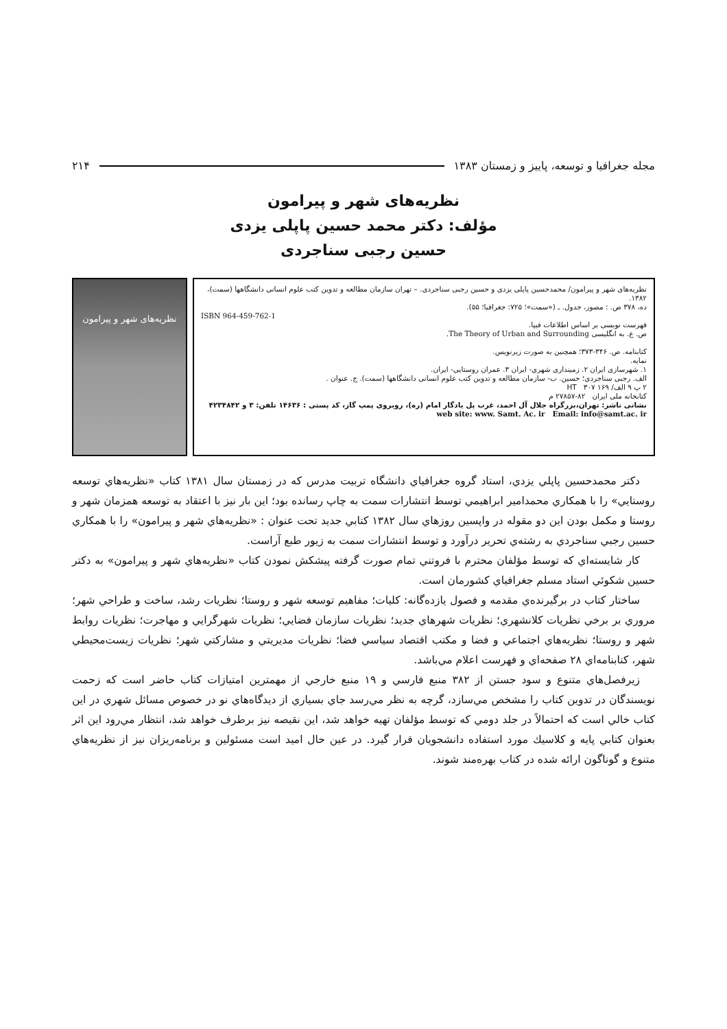مجله جغرافيا و توسعه، پاييز و زمستان ۱۳۸۳ ۲۱۴
نظریه‌های شهر و پیرامون
مؤلف: دکتر محمد حسین پاپلی یزدی
حسین رجبی سناجردی
نظریه‌های شهر و پیرامون/ محمدحسین پاپلی یزدی و حسین رجبی سناجردی. – تهران سازمان مطالعه و تدوین کتب علوم انسانی دانشگاهها (سمت)، ۱۳۸۲.
ده، ۳۷۸ ص. : مصور، جدول. ـ («سمت»؛ ۷۲۵: جغرافیا؛ ۵۵).
ISBN 964-459-762-1
فهرست نویسی بر اساس اطلاعات فیپا.
ص. ع. به انگلیسی The Theory of Urban and Surrounding.
کتابنامه. ص. ۳۴۶-۳۷۳؛ همچنین به صورت زیرنویس.
نمایه.
۱. شهرسازی ایران ۲. زمینداری شهری- ایران ۳. عمران روستایی- ایران.
الف. رجبی سناجردی؛ حسین. ب- سازمان مطالعه و تدوین کتب علوم انسانی دانشگاهها (سمت). ج. عنوان .
۲ پ ۹ الف/ ۱۶۹ HT ۳۰۷
کتابخانه ملی ایران ۸۲-۲۷۸۵۷ م
نشانی ناشر: تهران،بزرگراه جلال آل احمد، غرب پل یادگار امام (ره)، روبروی پمپ گاز، کد پستی : ۱۴۶۳۶ تلفن: ۳ و ۴۲۳۴۸۴۲
web site: www. Samt. Ac. ir Email: info@samt.ac. ir
نظریه‌های شهر و پیرامون
دكتر محمدحسين پاپلي يزدي، استاد گروه جغرافياي دانشگاه تربيت مدرس كه در زمستان سال ۱۳۸۱ كتاب «نظريه‌هاي توسعه روستايي» را با همكاري محمدامير ابراهيمي توسط انتشارات سمت به چاپ رسانده بود؛ اين بار نيز با اعتقاد به توسعه همزمان شهر و روستا و مكمل بودن اين دو مقوله در واپسين روزهاي سال ۱۳۸۲ كتابي جديد تحت عنوان : «نظريه‌هاي شهر و پيرامون» را با همكاري حسين رجبي سناجردي به رشته‌ي تحرير درآورد و توسط انتشارات سمت به زيور طبع آراست.
كار شايسته‌اي كه توسط مؤلفان محترم با فروتني تمام صورت گرفته پيشكش نمودن كتاب «نظريه‌هاي شهر و پيرامون» به دكتر حسين شكوئي استاد مسلم جغرافياي كشورمان است.
ساختار كتاب در برگيرنده‌ي مقدمه و فصول يازده‌گانه: كليات؛ مفاهيم توسعه شهر و روستا؛ نظريات رشد، ساخت و طراحي شهر؛ مروري بر برخي نظريات كلانشهري؛ نظريات شهرهاي جديد؛ نظريات سازمان فضايي؛ نظريات شهرگرايي و مهاجرت؛ نظريات روابط شهر و روستا؛ نظريه‌هاي اجتماعي و فضا و مكتب اقتصاد سياسي فضا؛ نظريات مديريتي و مشاركتي شهر؛ نظريات زيست‌محيطي شهر، كتابنامه‌اي ۲۸ صفحه‌اي و فهرست اعلام مي‌باشد.
زيرفصل‌هاي متنوع و سود جستن از ۳۸۲ منبع فارسي و ۱۹ منبع خارجي از مهمترين امتيازات كتاب حاضر است كه زحمت نويسندگان در تدوين كتاب را مشخص مي‌سازد، گرچه به نظر مي‌رسد جاي بسياري از ديدگاه‌هاي نو در خصوص مسائل شهري در اين كتاب خالي است كه احتمالاً در جلد دومي كه توسط مؤلفان تهيه خواهد شد، اين نقيصه نيز برطرف خواهد شد، انتظار مي‌رود اين اثر بعنوان كتابي پايه و كلاسيك مورد استفاده دانشجويان قرار گيرد. در عين حال اميد است مسئولين و برنامه‌ريزان نيز از نظريه‌هاي متنوع و گوناگون ارائه شده در كتاب بهره‌مند شوند.